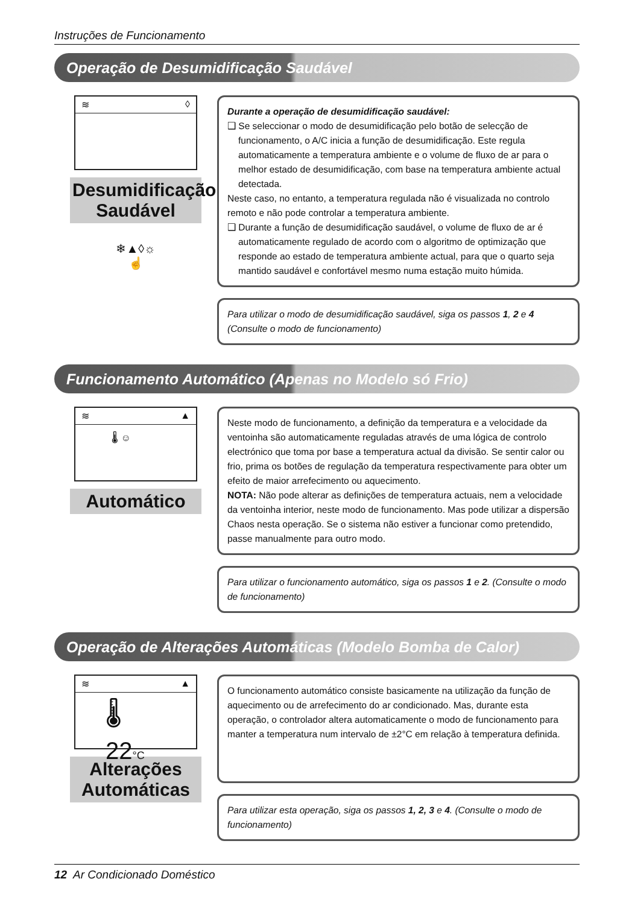Instruções de Funcionamento
Operação de Desumidificação Saudável
≋ ◊
Desumidificação
Saudável
❄▲◊☼
☝
Durante a operação de desumidificação saudável:
❑ Se seleccionar o modo de desumidificação pelo botão de selecção de
funcionamento, o A/C inicia a função de desumidificação. Este regula automaticamente a temperatura ambiente e o volume de fluxo de ar para o melhor estado de desumidificação, com base na temperatura ambiente actual detectada.
Neste caso, no entanto, a temperatura regulada não é visualizada no controlo remoto e não pode controlar a temperatura ambiente.
❑ Durante a função de desumidificação saudável, o volume de fluxo de ar é
automaticamente regulado de acordo com o algoritmo de optimização que responde ao estado de temperatura ambiente actual, para que o quarto seja mantido saudável e confortável mesmo numa estação muito húmida.
Para utilizar o modo de desumidificação saudável, siga os passos 1, 2 e 4 (Consulte o modo de funcionamento)
Funcionamento Automático (Apenas no Modelo só Frio)
≋ ▲
🌡 ☺
Automático
Neste modo de funcionamento, a definição da temperatura e a velocidade da ventoinha são automaticamente reguladas através de uma lógica de controlo electrónico que toma por base a temperatura actual da divisão. Se sentir calor ou frio, prima os botões de regulação da temperatura respectivamente para obter um efeito de maior arrefecimento ou aquecimento.
NOTA: Não pode alterar as definições de temperatura actuais, nem a velocidade da ventoinha interior, neste modo de funcionamento. Mas pode utilizar a dispersão Chaos nesta operação. Se o sistema não estiver a funcionar como pretendido, passe manualmente para outro modo.
Para utilizar o funcionamento automático, siga os passos 1 e 2. (Consulte o modo de funcionamento)
Operação de Alterações Automáticas (Modelo Bomba de Calor)
≋ ▲
🌡 22°C
Alterações
Automáticas
O funcionamento automático consiste basicamente na utilização da função de aquecimento ou de arrefecimento do ar condicionado. Mas, durante esta operação, o controlador altera automaticamente o modo de funcionamento para manter a temperatura num intervalo de ±2°C em relação à temperatura definida.
Para utilizar esta operação, siga os passos 1, 2, 3 e 4. (Consulte o modo de funcionamento)
12 Ar Condicionado Doméstico